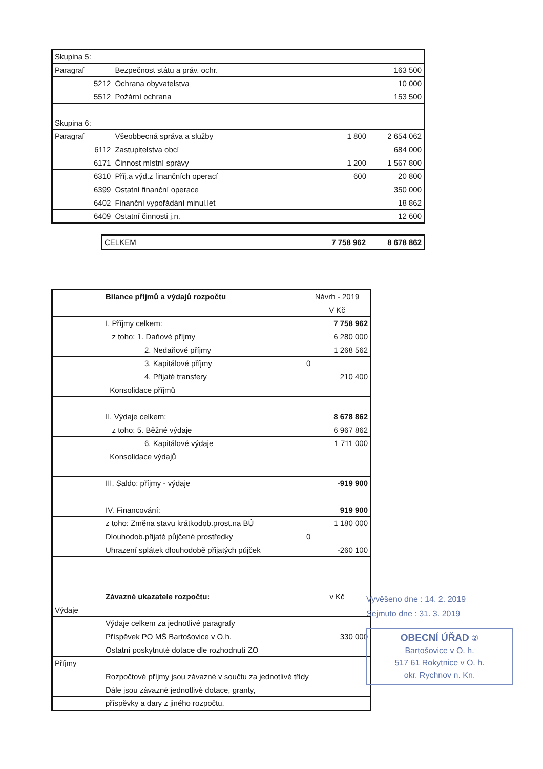| Skupina 5: | | | |
| Paragraf | Bezpečnost státu a práv. ochr. | | 163 500 |
| 5212 | Ochrana obyvatelstva | | 10 000 |
| 5512 | Požární ochrana | | 153 500 |
| Skupina 6: | | | |
| Paragraf | Všeobbecná správa a služby | 1 800 | 2 654 062 |
| 6112 | Zastupitelstva obcí | | 684 000 |
| 6171 | Činnost místní správy | 1 200 | 1 567 800 |
| 6310 | Příj.a výd.z finančních operací | 600 | 20 800 |
| 6399 | Ostatní finanční operace | | 350 000 |
| 6402 | Finanční vypořádání minul.let | | 18 862 |
| 6409 | Ostatní činnosti j.n. | | 12 600 |
| CELKEM | 7 758 962 | 8 678 862 |
| | Bilance příjmů a výdajů rozpočtu | Návrh - 2019 |
| | | V Kč |
| | I. Příjmy celkem: | 7 758 962 |
| | z toho: 1. Daňové příjmy | 6 280 000 |
| | 2. Nedaňové příjmy | 1 268 562 |
| | 3. Kapitálové příjmy | 0 |
| | 4. Přijaté transfery | 210 400 |
| | Konsolidace příjmů | |
| | II. Výdaje celkem: | 8 678 862 |
| | z toho: 5. Běžné výdaje | 6 967 862 |
| | 6. Kapitálové výdaje | 1 711 000 |
| | Konsolidace výdajů | |
| | III. Saldo: příjmy - výdaje | -919 900 |
| | IV. Financování: | 919 900 |
| | z toho: Změna stavu krátkodob.prost.na BÚ | 1 180 000 |
| | Dlouhodob.přijaté půjčené prostředky | 0 |
| | Uhrazení splátek dlouhodobě přijatých půjček | -260 100 |
| | Závazné ukazatele rozpočtu: | v Kč |
| Výdaje | | |
| | Výdaje celkem za jednotlivé paragrafy | |
| | Příspěvek PO MŠ Bartošovice v O.h. | 330 000 |
| | Ostatní poskytnuté dotace dle rozhodnutí ZO | |
| Příjmy | | |
| | Rozpočtové příjmy jsou závazné v součtu za jednotlivé třídy | |
| | Dále jsou závazné jednotlivé dotace, granty, | |
| | příspěvky a dary z jiného rozpočtu. | |
Vyvěšeno dne : 14. 2. 2019
Sejmuto dne : 31. 3. 2019
OBECNÍ ÚŘAD ②
Bartošovice v O. h.
517 61 Rokytnice v O. h.
okr. Rychnov n. Kn.